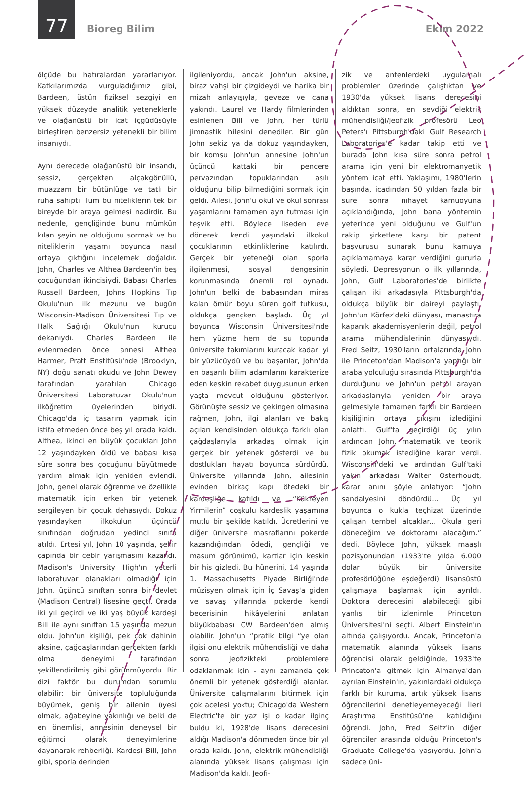77 Bioreg Bilim Ekim 2022
ölçüde bu hatıralardan yararlanıyor. Katkılarımızda vurguladığımız gibi, Bardeen, üstün fiziksel sezgiyi en yüksek düzeyde analitik yeteneklerle ve olağanüstü bir icat içgüdüsüyle birleştiren benzersiz yetenekli bir bilim insanıydı.
Aynı derecede olağanüstü bir insandı, sessiz, gerçekten alçakgönüllü, muazzam bir bütünlüğe ve tatlı bir ruha sahipti. Tüm bu niteliklerin tek bir bireyde bir araya gelmesi nadirdir. Bu nedenle, gençliğinde bunu mümkün kılan şeyin ne olduğunu sormak ve bu niteliklerin yaşamı boyunca nasıl ortaya çıktığını incelemek doğaldır. John, Charles ve Althea Bardeen'in beş çocuğundan ikincisiydi. Babası Charles Russell Bardeen, Johns Hopkins Tıp Okulu'nun ilk mezunu ve bugün Wisconsin-Madison Üniversitesi Tıp ve Halk Sağlığı Okulu'nun kurucu dekanıydı. Charles Bardeen ile evlenmeden önce annesi Althea Harmer, Pratt Enstitüsü'nde (Brooklyn, NY) doğu sanatı okudu ve John Dewey tarafından yaratılan Chicago Üniversitesi Laboratuvar Okulu'nun ilköğretim üyelerinden biriydi. Chicago'da iç tasarım yapmak için istifa etmeden önce beş yıl orada kaldı. Althea, ikinci en büyük çocukları John 12 yaşındayken öldü ve babası kısa süre sonra beş çocuğunu büyütmede yardım almak için yeniden evlendi. John, genel olarak öğrenme ve özellikle matematik için erken bir yetenek sergileyen bir çocuk dehasıydı. Dokuz yaşındayken ilkokulun üçüncü sınıfından doğrudan yedinci sınıfa atıldı. Ertesi yıl, John 10 yaşında, şehir çapında bir cebir yarışmasını kazandı. Madison's University High'ın yeterli laboratuvar olanakları olmadığı için John, üçüncü sınıftan sonra bir devlet (Madison Central) lisesine geçti. Orada iki yıl geçirdi ve iki yaş büyük kardeşi Bill ile aynı sınıftan 15 yaşında mezun oldu. John'un kişiliği, pek çok dahinin aksine, çağdaşlarından gerçekten farklı olma deneyimi tarafından şekillendirilmiş gibi görünmüyordu. Bir dizi faktör bu durumdan sorumlu olabilir: bir üniversite topluluğunda büyümek, geniş bir ailenin üyesi olmak, ağabeyine yakınlığı ve belki de en önemlisi, annesinin deneysel bir eğitimci olarak deneyimlerine dayanarak rehberliği. Kardeşi Bill, John gibi, sporla derinden
ilgileniyordu, ancak John'un aksine, biraz vahşi bir çizgideydi ve harika bir mizah anlayışıyla, geveze ve cana yakındı. Laurel ve Hardy filmlerinden esinlenen Bill ve John, her türlü jimnastik hilesini denediler. Bir gün John sekiz ya da dokuz yaşındayken, bir komşu John'un annesine John'un üçüncü kattaki bir pencere pervazından topuklarından asılı olduğunu bilip bilmediğini sormak için geldi. Ailesi, John'u okul ve okul sonrası yaşamlarını tamamen ayrı tutması için teşvik etti. Böylece liseden eve dönerek kendi yaşındaki ilkokul çocuklarının etkinliklerine katılırdı. Gerçek bir yeteneği olan sporla ilgilenmesi, sosyal dengesinin korunmasında önemli rol oynadı. John'un belki de babasından miras kalan ömür boyu süren golf tutkusu, oldukça gençken başladı. Üç yıl boyunca Wisconsin Üniversitesi'nde hem yüzme hem de su topunda üniversite takımlarını kuracak kadar iyi bir yüzücüydü ve bu başarılar, John'da en başarılı bilim adamlarını karakterize eden keskin rekabet duygusunun erken yaşta mevcut olduğunu gösteriyor. Görünüşte sessiz ve çekingen olmasına rağmen, John, ilgi alanları ve bakış açıları kendisinden oldukça farklı olan çağdaşlarıyla arkadaş olmak için gerçek bir yetenek gösterdi ve bu dostlukları hayatı boyunca sürdürdü. Üniversite yıllarında John, ailesinin evinden birkaç kapı ötedeki bir kardeşliğe katıldı ve “Kükreyen Yirmilerin” coşkulu kardeşlik yaşamına mutlu bir şekilde katıldı. Ücretlerini ve diğer üniversite masraflarını pokerde kazandığından ödedi, gençliği ve masum görünümü, kartlar için keskin bir his gizledi. Bu hünerini, 14 yaşında 1. Massachusetts Piyade Birliği'nde müzisyen olmak için İç Savaş'a giden ve savaş yıllarında pokerde kendi becerisinin hikâyelerini anlatan büyükbabası CW Bardeen'den almış olabilir. John'un “pratik bilgi “ye olan ilgisi onu elektrik mühendisliği ve daha sonra jeofizikteki problemlere odaklanmak için - aynı zamanda çok önemli bir yetenek gösterdiği alanlar. Üniversite çalışmalarını bitirmek için çok acelesi yoktu; Chicago'da Western Electric'te bir yaz işi o kadar ilginç buldu ki, 1928'de lisans derecesini aldığı Madison'a dönmeden önce bir yıl orada kaldı. John, elektrik mühendisliği alanında yüksek lisans çalışması için Madison'da kaldı. Jeofi-
zik ve antenlerdeki uygulamalı problemler üzerinde çalıştıktan ve 1930'da yüksek lisans derecesini aldıktan sonra, en sevdiği elektrik mühendisliği/jeofizik profesörü Leo Peters'ı Pittsburgh'daki Gulf Research Laboratories'e kadar takip etti ve burada John kısa süre sonra petrol arama için yeni bir elektromanyetik yöntem icat etti. Yaklaşımı, 1980'lerin başında, icadından 50 yıldan fazla bir süre sonra nihayet kamuoyuna açıklandığında, John bana yöntemin yeterince yeni olduğunu ve Gulf'un rakip şirketlere karşı bir patent başvurusu sunarak bunu kamuya açıklamamaya karar verdiğini gururla söyledi. Depresyonun o ilk yıllarında, John, Gulf Laboratories'de birlikte çalışan iki arkadaşıyla Pittsburgh'da oldukça büyük bir daireyi paylaştı. John'un Körfez'deki dünyası, manastıra kapanık akademisyenlerin değil, petrol arama mühendislerinin dünyasıydı. Fred Seitz, 1930'ların ortalarında John ile Princeton'dan Madison'a yaptığı bir araba yolculuğu sırasında Pittsburgh'da durduğunu ve John'un petrol arayan arkadaşlarıyla yeniden bir araya gelmesiyle tamamen farklı bir Bardeen kişiliğinin ortaya çıkışını izlediğini anlattı. Gulf'ta geçirdiği üç yılın ardından John, matematik ve teorik fizik okumak istediğine karar verdi. Wisconsin'deki ve ardından Gulf'taki yakın arkadaşı Walter Osterhoudt, karar anını şöyle anlatıyor: “John sandalyesini döndürdü... Üç yıl boyunca o kukla teçhizat üzerinde çalışan tembel alçaklar... Okula geri döneceğim ve doktoramı alacağım.” dedi. Böylece John, yüksek maaşlı pozisyonundan (1933'te yılda 6.000 dolar büyük bir üniversite profesörlüğüne eşdeğerdi) lisansüstü çalışmaya başlamak için ayrıldı. Doktora derecesini alabileceği gibi yanlış bir izlenimle Princeton Üniversitesi'ni seçti. Albert Einstein'ın altında çalışıyordu. Ancak, Princeton'a matematik alanında yüksek lisans öğrencisi olarak geldiğinde, 1933'te Princeton'a gitmek için Almanya'dan ayrılan Einstein'ın, yakınlardaki oldukça farklı bir kuruma, artık yüksek lisans öğrencilerini denetleyemeyeceği İleri Araştırma Enstitüsü'ne katıldığını öğrendi. John, Fred Seitz'in diğer öğrenciler arasında olduğu Princeton's Graduate College'da yaşıyordu. John'a sadece üni-